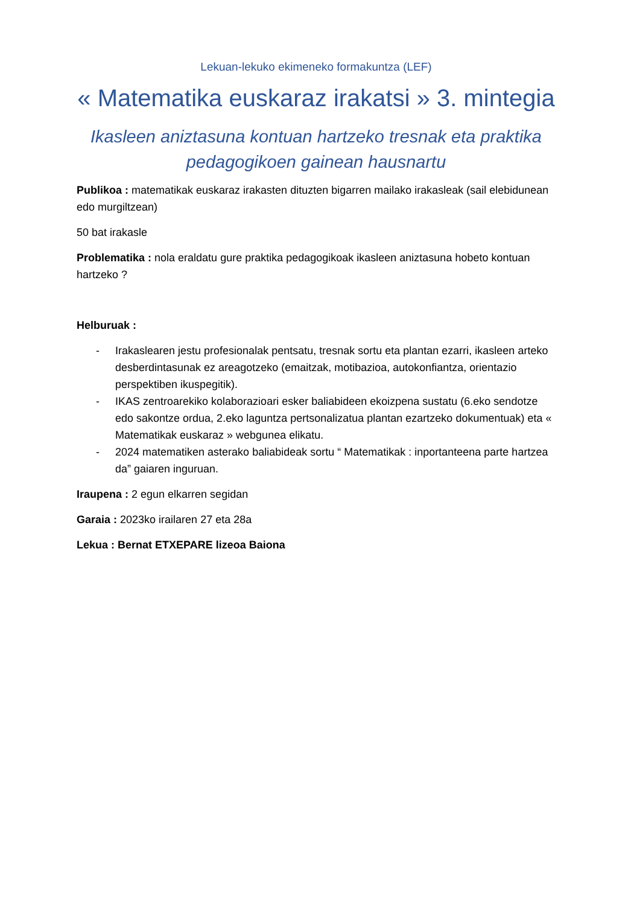Lekuan-lekuko ekimeneko formakuntza (LEF)
« Matematika euskaraz irakatsi » 3. mintegia
Ikasleen aniztasuna kontuan hartzeko tresnak eta praktika pedagogikoen gainean hausnartu
Publikoa : matematikak euskaraz irakasten dituzten bigarren mailako irakasleak (sail elebidunean edo murgiltzean)
50 bat irakasle
Problematika : nola eraldatu gure praktika pedagogikoak ikasleen aniztasuna hobeto kontuan hartzeko ?
Helburuak :
- Irakaslearen jestu profesionalak pentsatu, tresnak sortu eta plantan ezarri, ikasleen arteko desberdintasunak ez areagotzeko (emaitzak, motibazioa, autokonfiantza, orientazio perspektiben ikuspegitik).
- IKAS zentroarekiko kolaborazioari esker baliabideen ekoizpena sustatu (6.eko sendotze edo sakontze ordua, 2.eko laguntza pertsonalizatua plantan ezartzeko dokumentuak) eta « Matematikak euskaraz » webgunea elikatu.
- 2024 matematiken asterako baliabideak sortu “ Matematikak : inportanteena parte hartzea da” gaiaren inguruan.
Iraupena : 2 egun elkarren segidan
Garaia : 2023ko irailaren 27 eta 28a
Lekua : Bernat ETXEPARE lizeoa Baiona